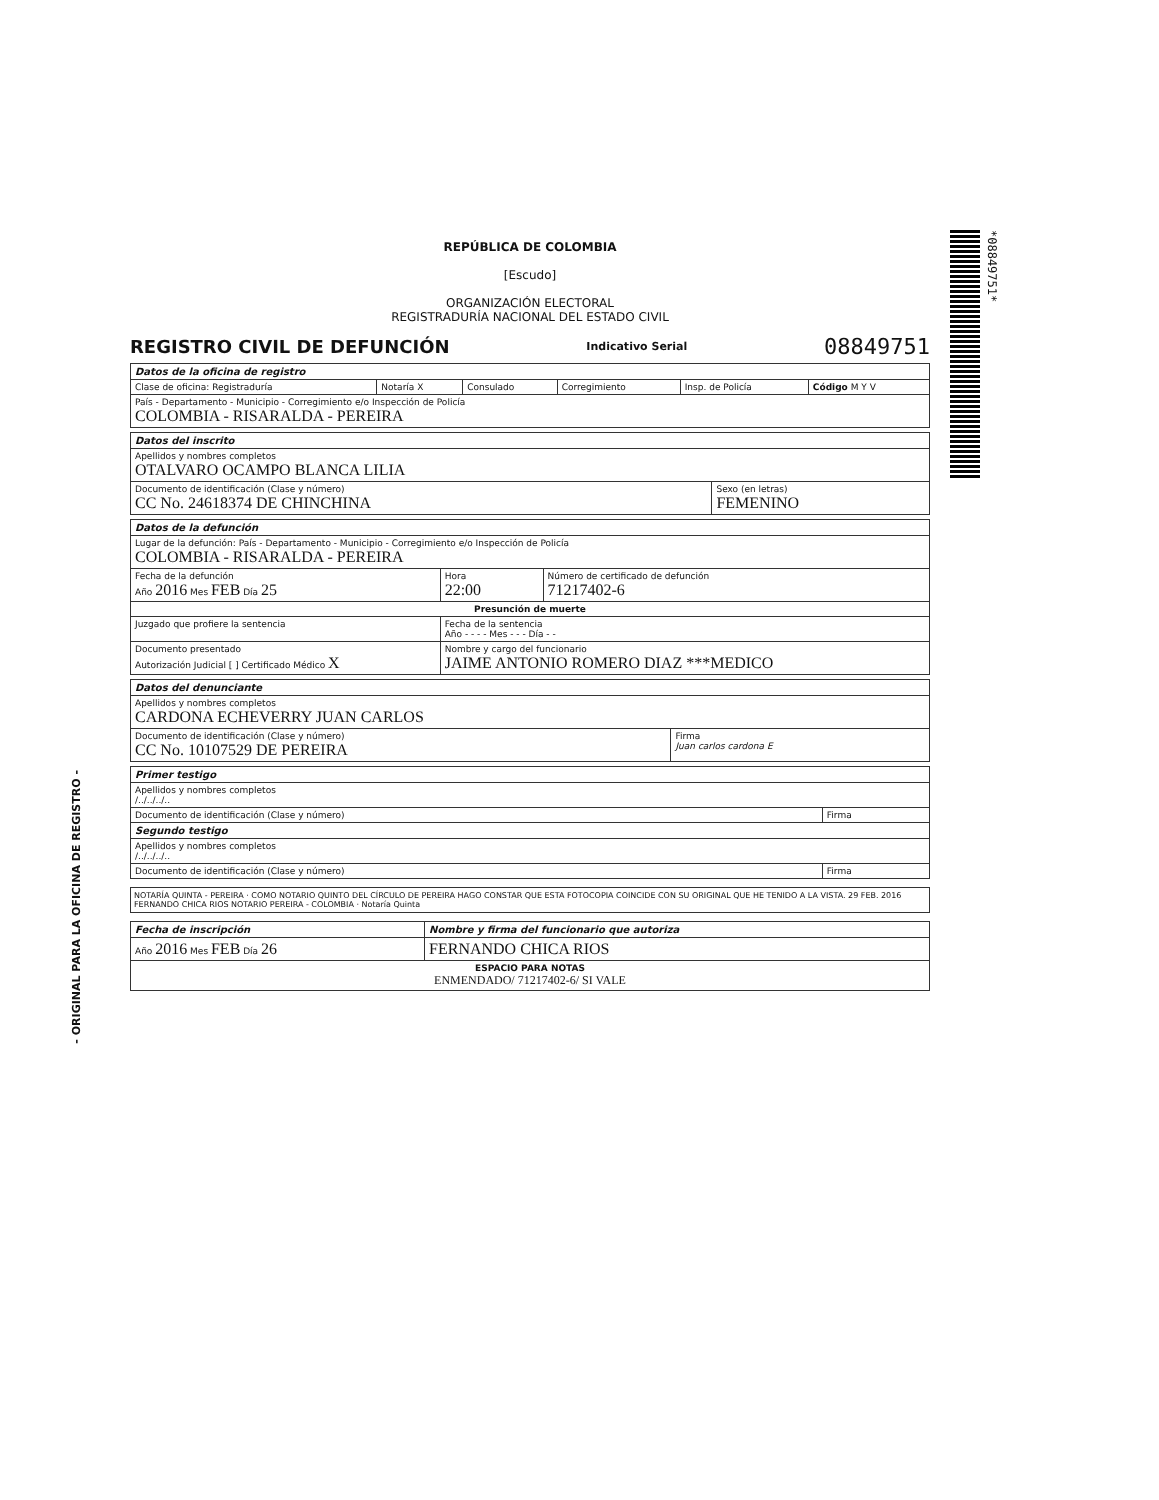- ORIGINAL PARA LA OFICINA DE REGISTRO -
*08849751*
REPÚBLICA DE COLOMBIA
[Escudo]
ORGANIZACIÓN ELECTORAL
REGISTRADURÍA NACIONAL DEL ESTADO CIVIL
REGISTRO CIVIL DE DEFUNCIÓN
Indicativo Serial 08849751
| Datos de la oficina de registro | | | | | |
| --- | --- | --- | --- | --- | --- |
| Clase de oficina: Registraduría | Notaría X | Consulado | Corregimiento | Insp. de Policía | Código M Y V |
| País - Departamento - Municipio - Corregimiento e/o Inspección de Policía COLOMBIA - RISARALDA - PEREIRA | | | | | |
| Datos del inscrito | |
| --- | --- |
| Apellidos y nombres completos OTALVARO OCAMPO BLANCA LILIA | |
| Documento de identificación (Clase y número) CC No. 24618374 DE CHINCHINA | Sexo (en letras) FEMENINO |
| Datos de la defunción | | |
| --- | --- | --- |
| Lugar de la defunción: País - Departamento - Municipio - Corregimiento e/o Inspección de Policía COLOMBIA - RISARALDA - PEREIRA | | |
| Fecha de la defunción Año 2016 Mes FEB Día 25 | Hora 22:00 | Número de certificado de defunción 71217402-6 |
| Presunción de muerte | | |
| Juzgado que profiere la sentencia | Fecha de la sentencia Año - - - - Mes - - - Día - - | |
| Documento presentado Autorización Judicial [ ] Certificado Médico X | Nombre y cargo del funcionario JAIME ANTONIO ROMERO DIAZ ***MEDICO | |
| Datos del denunciante | |
| --- | --- |
| Apellidos y nombres completos CARDONA ECHEVERRY JUAN CARLOS | |
| Documento de identificación (Clase y número) CC No. 10107529 DE PEREIRA | Firma Juan carlos cardona E |
| Primer testigo | |
| --- | --- |
| Apellidos y nombres completos /../../../.. | |
| Documento de identificación (Clase y número) | Firma |
| Segundo testigo | |
| Apellidos y nombres completos /../../../.. | |
| Documento de identificación (Clase y número) | Firma |
NOTARÍA QUINTA - PEREIRA · COMO NOTARIO QUINTO DEL CÍRCULO DE PEREIRA HAGO CONSTAR QUE ESTA FOTOCOPIA COINCIDE CON SU ORIGINAL QUE HE TENIDO A LA VISTA. 29 FEB. 2016 FERNANDO CHICA RIOS NOTARIO PEREIRA - COLOMBIA · Notaría Quinta
| Fecha de inscripción | Nombre y firma del funcionario que autoriza |
| --- | --- |
| Año 2016 Mes FEB Día 26 | FERNANDO CHICA RIOS |
| ESPACIO PARA NOTAS ENMENDADO/ 71217402-6/ SI VALE | |